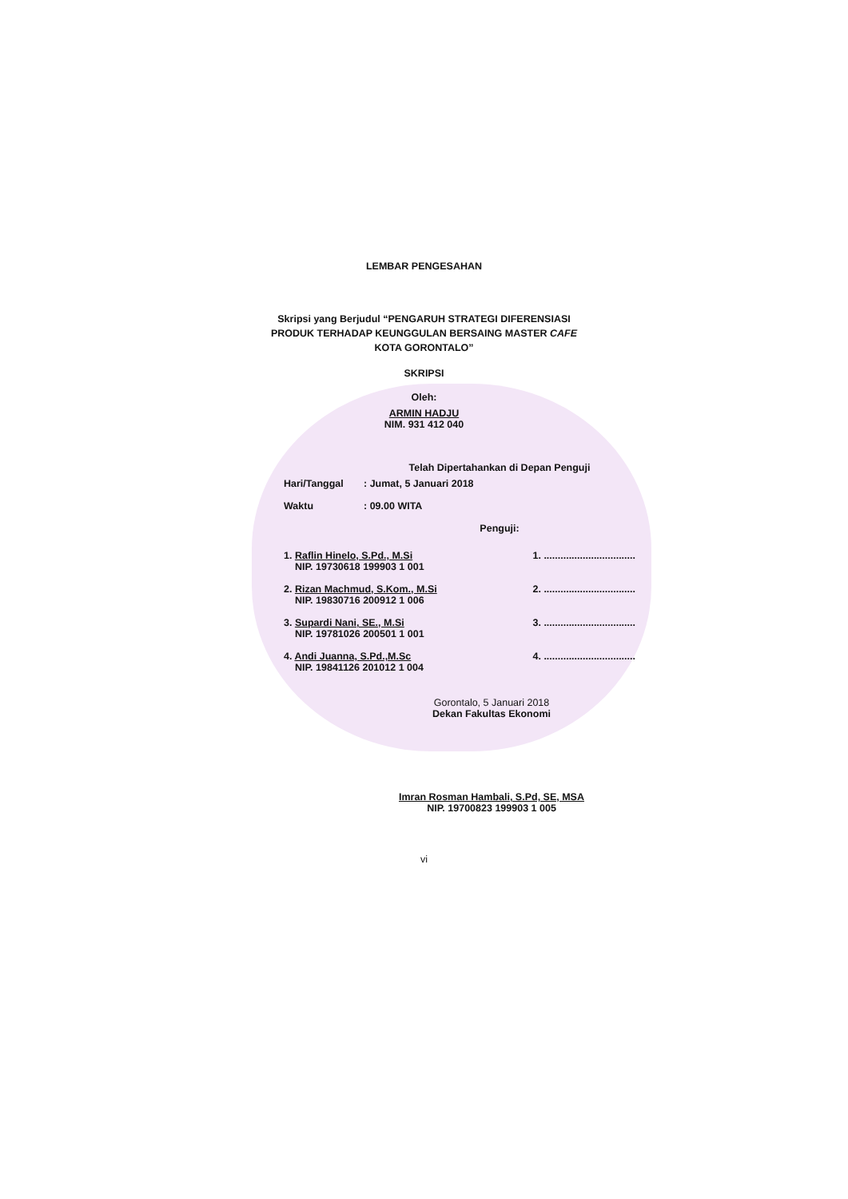LEMBAR PENGESAHAN
Skripsi yang Berjudul “PENGARUH STRATEGI DIFERENSIASI
PRODUK TERHADAP KEUNGGULAN BERSAING MASTER CAFE
KOTA GORONTALO”
SKRIPSI
Oleh:
ARMIN HADJU
NIM. 931 412 040
Telah Dipertahankan di Depan Penguji
Hari/Tanggal: Jumat, 5 Januari 2018
Waktu: 09.00 WITA
Penguji:
1. Raflin Hinelo, S.Pd., M.Si
NIP. 19730618 199903 1 001
1. .................................
2. Rizan Machmud, S.Kom., M.Si
NIP. 19830716 200912 1 006
2. .................................
3. Supardi Nani, SE., M.Si
NIP. 19781026 200501 1 001
3. .................................
4. Andi Juanna, S.Pd.,M.Sc
NIP. 19841126 201012 1 004
4. .................................
Gorontalo, 5 Januari 2018
Dekan Fakultas Ekonomi
Imran Rosman Hambali, S.Pd, SE, MSA
NIP. 19700823 199903 1 005
vi